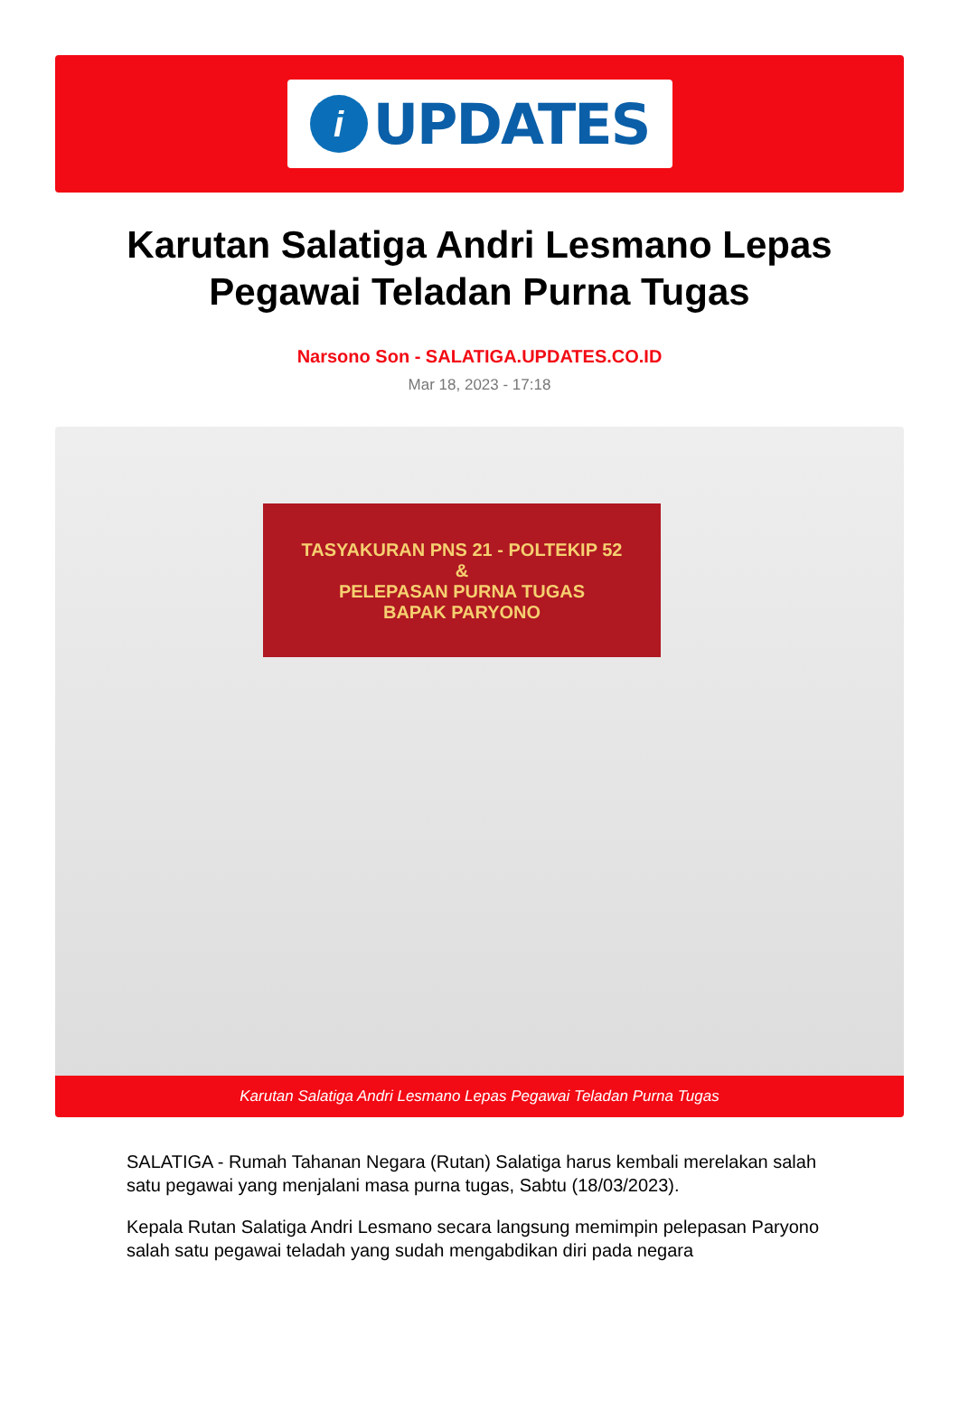i
UPDATES
Karutan Salatiga Andri Lesmano Lepas Pegawai Teladan Purna Tugas
Narsono Son - SALATIGA.UPDATES.CO.ID
Mar 18, 2023 - 17:18
TASYAKURAN PNS 21 - POLTEKIP 52
&
PELEPASAN PURNA TUGAS
BAPAK PARYONO
Karutan Salatiga Andri Lesmano Lepas Pegawai Teladan Purna Tugas
SALATIGA - Rumah Tahanan Negara (Rutan) Salatiga harus kembali merelakan salah satu pegawai yang menjalani masa purna tugas, Sabtu (18/03/2023).
Kepala Rutan Salatiga Andri Lesmano secara langsung memimpin pelepasan Paryono salah satu pegawai teladah yang sudah mengabdikan diri pada negara